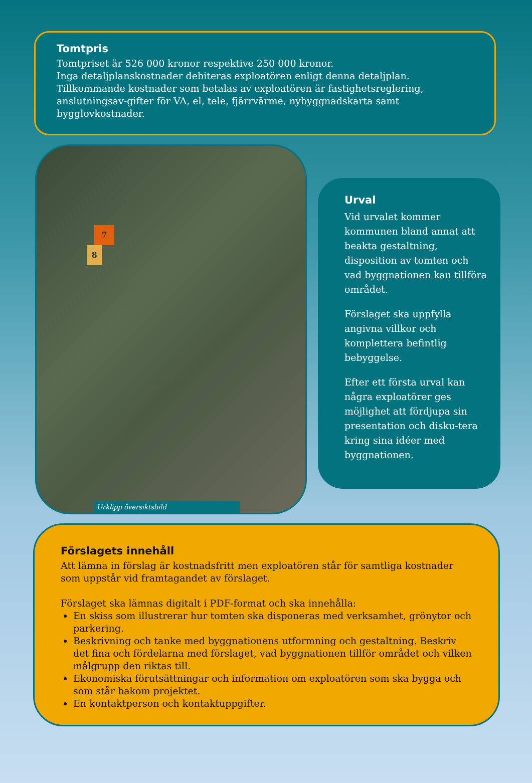Tomtpris
Tomtpriset är 526 000 kronor respektive 250 000 kronor.
Inga detaljplanskostnader debiteras exploatören enligt denna detaljplan.
Tillkommande kostnader som betalas av exploatören är fastighetsreglering, anslutningsav-gifter för VA, el, tele, fjärrvärme, nybyggnadskarta samt bygglovkostnader.
7
8
Urklipp översiktsbild
Urval
Vid urvalet kommer kommunen bland annat att beakta gestaltning, disposition av tomten och vad byggnationen kan tillföra området.
Förslaget ska uppfylla angivna villkor och komplettera befintlig bebyggelse.
Efter ett första urval kan några exploatörer ges möjlighet att fördjupa sin presentation och disku-tera kring sina idéer med byggnationen.
Förslagets innehåll
Att lämna in förslag är kostnadsfritt men exploatören står för samtliga kostnader som uppstår vid framtagandet av förslaget.
Förslaget ska lämnas digitalt i PDF-format och ska innehålla:
En skiss som illustrerar hur tomten ska disponeras med verksamhet, grönytor och parkering.
Beskrivning och tanke med byggnationens utformning och gestaltning. Beskriv det fina och fördelarna med förslaget, vad byggnationen tillför området och vilken målgrupp den riktas till.
Ekonomiska förutsättningar och information om exploatören som ska bygga och som står bakom projektet.
En kontaktperson och kontaktuppgifter.